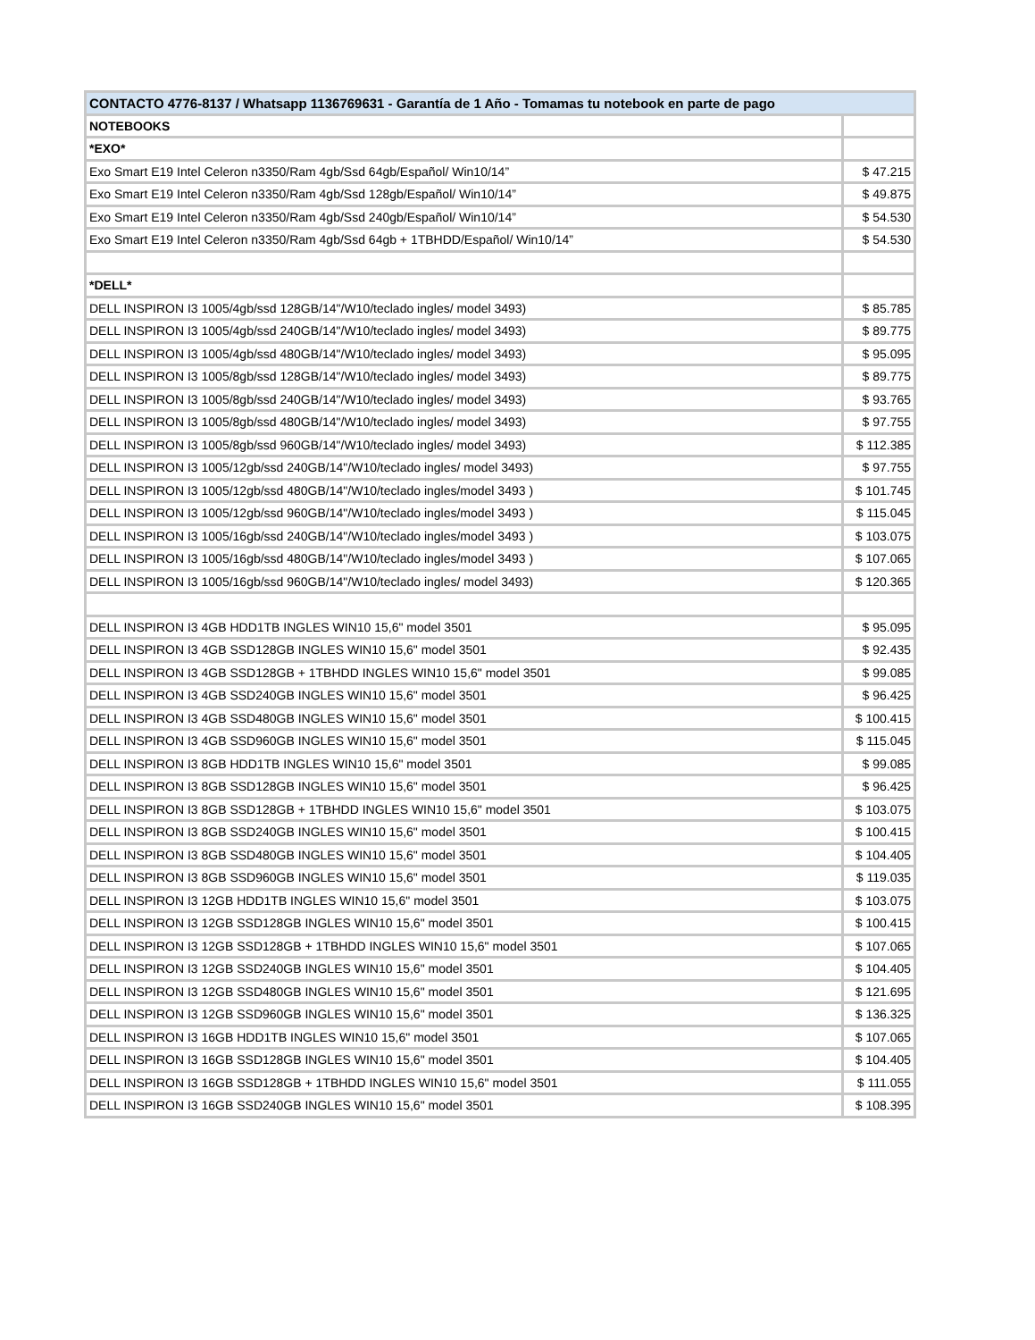| CONTACTO 4776-8137 / Whatsapp 1136769631 - Garantía de 1 Año - Tomamas tu notebook en parte de pago | |
| NOTEBOOKS | |
| *EXO* | |
| Exo Smart E19 Intel Celeron n3350/Ram 4gb/Ssd 64gb/Español/ Win10/14” | $ 47.215 |
| Exo Smart E19 Intel Celeron n3350/Ram 4gb/Ssd 128gb/Español/ Win10/14” | $ 49.875 |
| Exo Smart E19 Intel Celeron n3350/Ram 4gb/Ssd 240gb/Español/ Win10/14” | $ 54.530 |
| Exo Smart E19 Intel Celeron n3350/Ram 4gb/Ssd 64gb + 1TBHDD/Español/ Win10/14” | $ 54.530 |
| *DELL* | |
| DELL INSPIRON I3 1005/4gb/ssd 128GB/14"/W10/teclado ingles/ model 3493) | $ 85.785 |
| DELL INSPIRON I3 1005/4gb/ssd 240GB/14"/W10/teclado ingles/ model 3493) | $ 89.775 |
| DELL INSPIRON I3 1005/4gb/ssd 480GB/14"/W10/teclado ingles/ model 3493) | $ 95.095 |
| DELL INSPIRON I3 1005/8gb/ssd 128GB/14"/W10/teclado ingles/ model 3493) | $ 89.775 |
| DELL INSPIRON I3 1005/8gb/ssd 240GB/14"/W10/teclado ingles/ model 3493) | $ 93.765 |
| DELL INSPIRON I3 1005/8gb/ssd 480GB/14"/W10/teclado ingles/ model 3493) | $ 97.755 |
| DELL INSPIRON I3 1005/8gb/ssd 960GB/14"/W10/teclado ingles/ model 3493) | $ 112.385 |
| DELL INSPIRON I3 1005/12gb/ssd 240GB/14"/W10/teclado ingles/ model 3493) | $ 97.755 |
| DELL INSPIRON I3 1005/12gb/ssd 480GB/14"/W10/teclado ingles/model 3493 ) | $ 101.745 |
| DELL INSPIRON I3 1005/12gb/ssd 960GB/14"/W10/teclado ingles/model 3493 ) | $ 115.045 |
| DELL INSPIRON I3 1005/16gb/ssd 240GB/14"/W10/teclado ingles/model 3493 ) | $ 103.075 |
| DELL INSPIRON I3 1005/16gb/ssd 480GB/14"/W10/teclado ingles/model 3493 ) | $ 107.065 |
| DELL INSPIRON I3 1005/16gb/ssd 960GB/14"/W10/teclado ingles/ model 3493) | $ 120.365 |
| DELL INSPIRON I3 4GB HDD1TB INGLES WIN10 15,6" model 3501 | $ 95.095 |
| DELL INSPIRON I3 4GB SSD128GB INGLES WIN10 15,6" model 3501 | $ 92.435 |
| DELL INSPIRON I3 4GB SSD128GB + 1TBHDD INGLES WIN10 15,6" model 3501 | $ 99.085 |
| DELL INSPIRON I3 4GB SSD240GB INGLES WIN10 15,6" model 3501 | $ 96.425 |
| DELL INSPIRON I3 4GB SSD480GB INGLES WIN10 15,6" model 3501 | $ 100.415 |
| DELL INSPIRON I3 4GB SSD960GB INGLES WIN10 15,6" model 3501 | $ 115.045 |
| DELL INSPIRON I3 8GB HDD1TB INGLES WIN10 15,6" model 3501 | $ 99.085 |
| DELL INSPIRON I3 8GB SSD128GB INGLES WIN10 15,6" model 3501 | $ 96.425 |
| DELL INSPIRON I3 8GB SSD128GB + 1TBHDD INGLES WIN10 15,6" model 3501 | $ 103.075 |
| DELL INSPIRON I3 8GB SSD240GB INGLES WIN10 15,6" model 3501 | $ 100.415 |
| DELL INSPIRON I3 8GB SSD480GB INGLES WIN10 15,6" model 3501 | $ 104.405 |
| DELL INSPIRON I3 8GB SSD960GB INGLES WIN10 15,6" model 3501 | $ 119.035 |
| DELL INSPIRON I3 12GB HDD1TB INGLES WIN10 15,6" model 3501 | $ 103.075 |
| DELL INSPIRON I3 12GB SSD128GB INGLES WIN10 15,6" model 3501 | $ 100.415 |
| DELL INSPIRON I3 12GB SSD128GB + 1TBHDD INGLES WIN10 15,6" model 3501 | $ 107.065 |
| DELL INSPIRON I3 12GB SSD240GB INGLES WIN10 15,6" model 3501 | $ 104.405 |
| DELL INSPIRON I3 12GB SSD480GB INGLES WIN10 15,6" model 3501 | $ 121.695 |
| DELL INSPIRON I3 12GB SSD960GB INGLES WIN10 15,6" model 3501 | $ 136.325 |
| DELL INSPIRON I3 16GB HDD1TB INGLES WIN10 15,6" model 3501 | $ 107.065 |
| DELL INSPIRON I3 16GB SSD128GB INGLES WIN10 15,6" model 3501 | $ 104.405 |
| DELL INSPIRON I3 16GB SSD128GB + 1TBHDD INGLES WIN10 15,6" model 3501 | $ 111.055 |
| DELL INSPIRON I3 16GB SSD240GB INGLES WIN10 15,6" model 3501 | $ 108.395 |